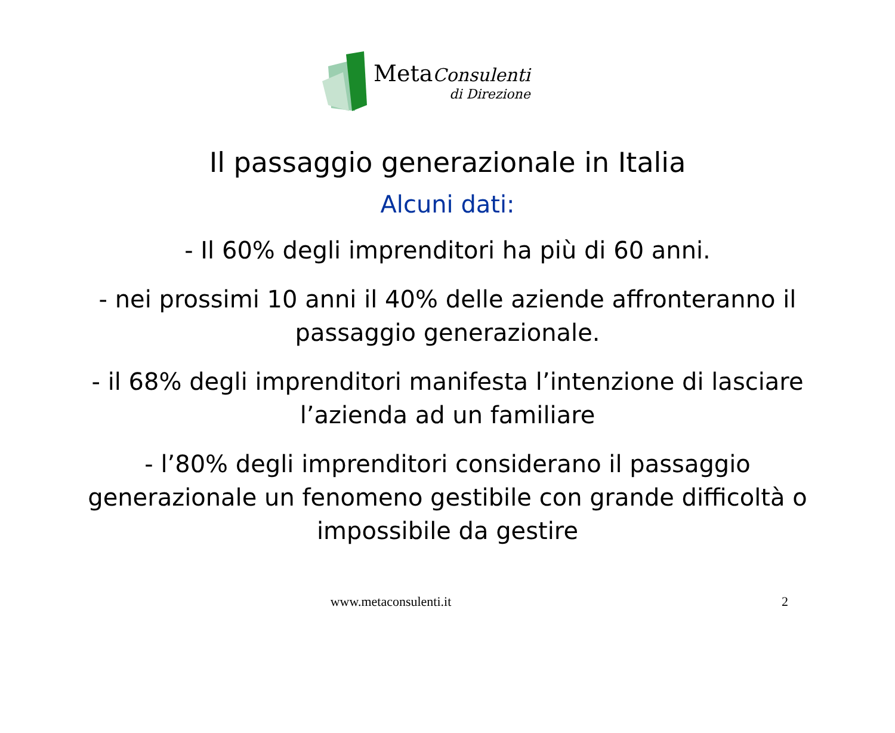Meta Consulenti
di Direzione
Il passaggio generazionale in Italia
Alcuni dati:
- Il 60% degli imprenditori ha più di 60 anni.
- nei prossimi 10 anni il 40% delle aziende affronteranno il passaggio generazionale.
- il 68% degli imprenditori manifesta l’intenzione di lasciare l’azienda ad un familiare
- l’80% degli imprenditori considerano il passaggio generazionale un fenomeno gestibile con grande difficoltà o impossibile da gestire
www.metaconsulenti.it 2